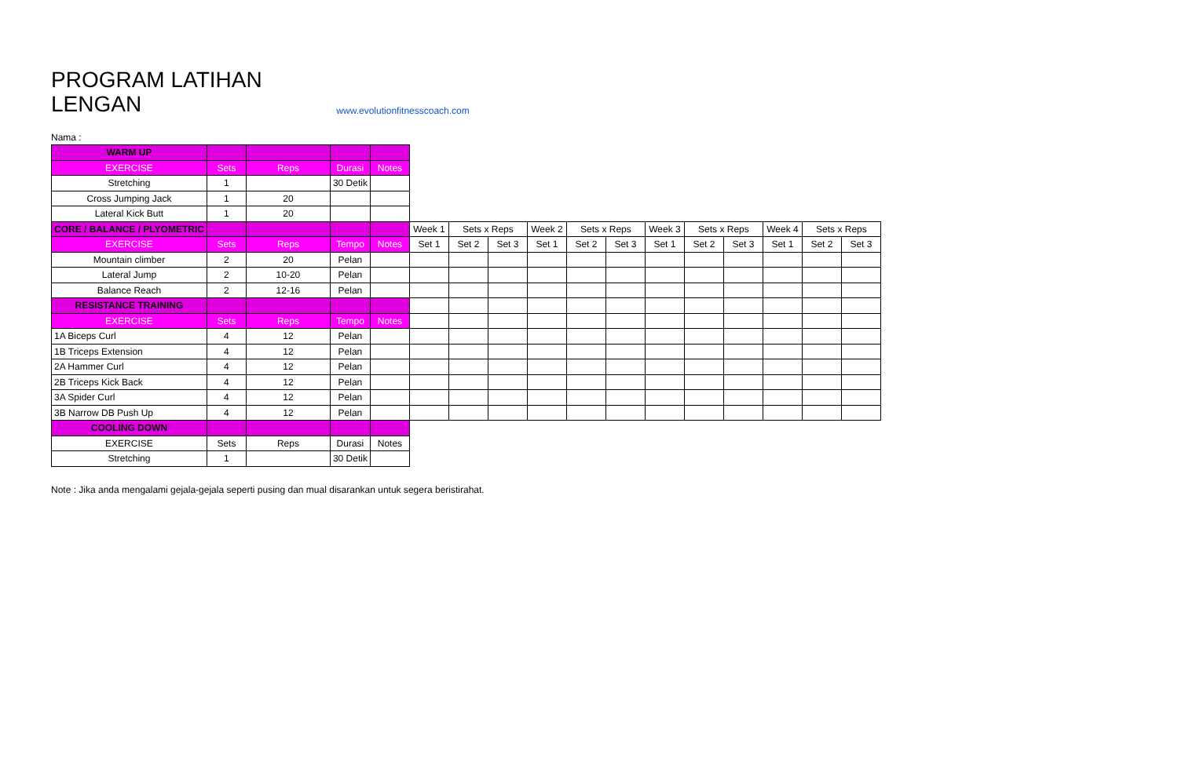PROGRAM LATIHAN
LENGAN
www.evolutionfitnesscoach.com
Nama :
| WARM UP | | | | | | | | | | | | | | | | |
| EXERCISE | Sets | Reps | Durasi | Notes | | | | | | | | | | | | |
| Stretching | 1 | | 30 Detik | | | | | | | | | | | | | |
| Cross Jumping Jack | 1 | 20 | | | | | | | | | | | | | | |
| Lateral Kick Butt | 1 | 20 | | | | | | | | | | | | | | |
| CORE / BALANCE / PLYOMETRIC | | | | | Week 1 | Sets x Reps | | Week 2 | Sets x Reps | | Week 3 | Sets x Reps | | Week 4 | Sets x Reps | |
| EXERCISE | Sets | Reps | Tempo | Notes | Set 1 | Set 2 | Set 3 | Set 1 | Set 2 | Set 3 | Set 1 | Set 2 | Set 3 | Set 1 | Set 2 | Set 3 |
| Mountain climber | 2 | 20 | Pelan | | | | | | | | | | | | | |
| Lateral Jump | 2 | 10-20 | Pelan | | | | | | | | | | | | | |
| Balance Reach | 2 | 12-16 | Pelan | | | | | | | | | | | | | |
| RESISTANCE TRAINING | | | | | | | | | | | | | | | | |
| EXERCISE | Sets | Reps | Tempo | Notes | | | | | | | | | | | | |
| 1A Biceps Curl | 4 | 12 | Pelan | | | | | | | | | | | | | |
| 1B Triceps Extension | 4 | 12 | Pelan | | | | | | | | | | | | | |
| 2A Hammer Curl | 4 | 12 | Pelan | | | | | | | | | | | | | |
| 2B Triceps Kick Back | 4 | 12 | Pelan | | | | | | | | | | | | | |
| 3A Spider Curl | 4 | 12 | Pelan | | | | | | | | | | | | | |
| 3B Narrow DB Push Up | 4 | 12 | Pelan | | | | | | | | | | | | | |
| COOLING DOWN | | | | | | | | | | | | | | | | |
| EXERCISE | Sets | Reps | Durasi | Notes | | | | | | | | | | | | |
| Stretching | 1 | | 30 Detik | | | | | | | | | | | | | |
Note : Jika anda mengalami gejala-gejala seperti pusing dan mual disarankan untuk segera beristirahat.